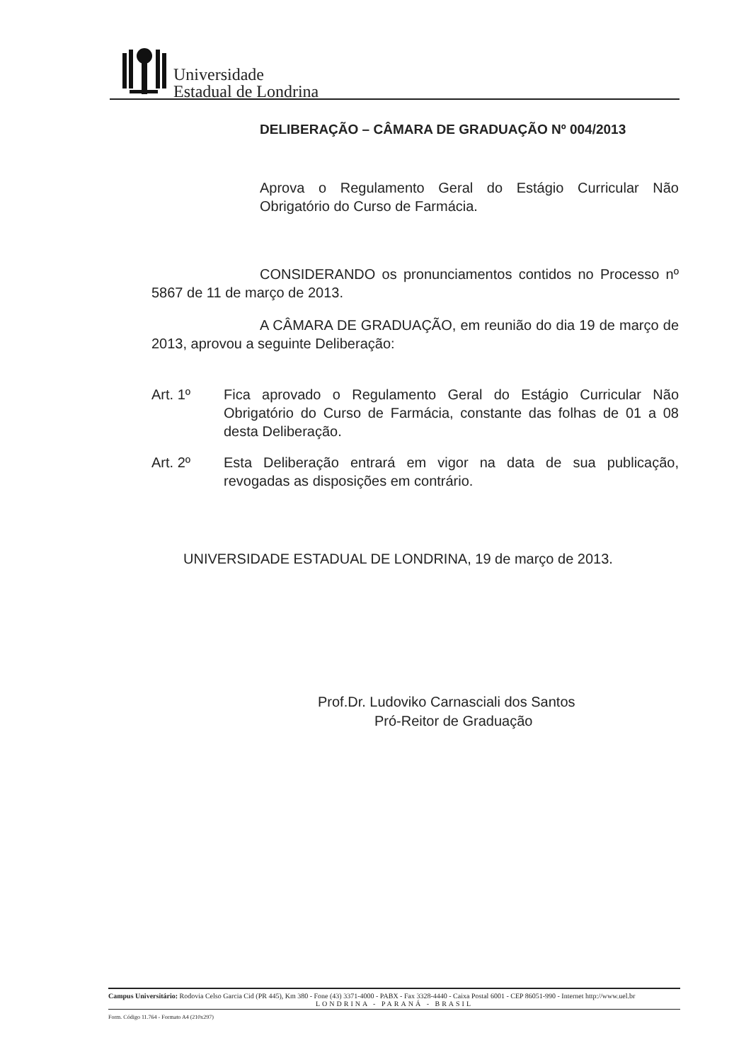Universidade
Estadual de Londrina
DELIBERAÇÃO – CÂMARA DE GRADUAÇÃO Nº 004/2013
Aprova o Regulamento Geral do Estágio Curricular Não Obrigatório do Curso de Farmácia.
CONSIDERANDO os pronunciamentos contidos no Processo nº 5867 de 11 de março de 2013.
A CÂMARA DE GRADUAÇÃO, em reunião do dia 19 de março de 2013, aprovou a seguinte Deliberação:
Art. 1º Fica aprovado o Regulamento Geral do Estágio Curricular Não Obrigatório do Curso de Farmácia, constante das folhas de 01 a 08 desta Deliberação.
Art. 2º Esta Deliberação entrará em vigor na data de sua publicação, revogadas as disposições em contrário.
UNIVERSIDADE ESTADUAL DE LONDRINA, 19 de março de 2013.
Prof.Dr. Ludoviko Carnasciali dos Santos
Pró-Reitor de Graduação
Campus Universitário: Rodovia Celso Garcia Cid (PR 445), Km 380 - Fone (43) 3371-4000 - PABX - Fax 3328-4440 - Caixa Postal 6001 - CEP 86051-990 - Internet http://www.uel.br
LONDRINA - PARANÁ - BRASIL
Form. Código 11.764 - Formato A4 (210x297)